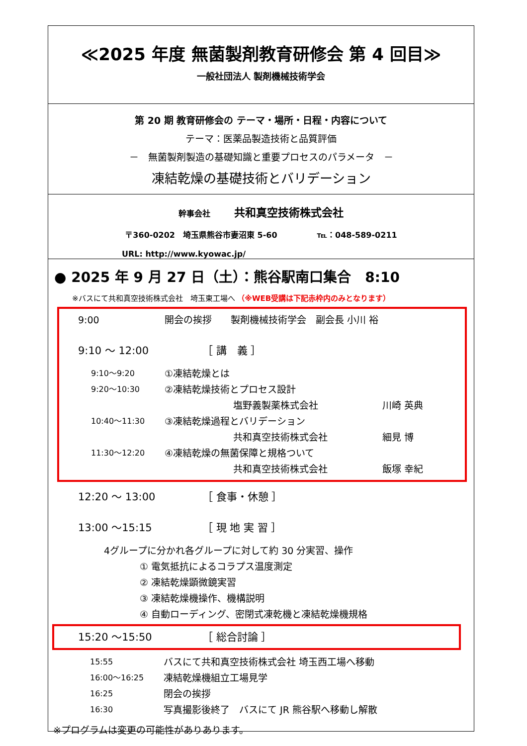≪2025 年度 無菌製剤教育研修会 第 4 回目≫
一般社団法人 製剤機械技術学会
第 20 期 教育研修会の テーマ・場所・日程・内容について
テーマ：医薬品製造技術と品質評価
－　無菌製剤製造の基礎知識と重要プロセスのパラメータ　－
凍結乾燥の基礎技術とバリデーション
幹事会社　　　共和真空技術株式会社
〒360-0202　埼玉県熊谷市妻沼東 5-60　　　　　℡：048-589-0211
URL: http://www.kyowac.jp/
● 2025 年 9 月 27 日（土）：熊谷駅南口集合　8:10
※バスにて共和真空技術株式会社　埼玉東工場へ （※WEB受講は下記赤枠内のみとなります）
9:00 開会の挨拶　　製剤機械技術学会　副会長 小川 裕
9:10 ～ 12:00 ［ 講　義 ］
9:10～9:20 ①凍結乾燥とは
9:20～10:30 ②凍結乾燥技術とプロセス設計
塩野義製薬株式会社 川崎 英典
10:40～11:30 ③凍結乾燥過程とバリデーション
共和真空技術株式会社 細見 博
11:30～12:20 ④凍結乾燥の無菌保障と規格ついて
共和真空技術株式会社 飯塚 幸紀
12:20 ～ 13:00 ［ 食事・休憩 ］
13:00 ～15:15 ［ 現 地 実 習 ］
4グループに分かれ各グループに対して約 30 分実習、操作
① 電気抵抗によるコラプス温度測定
② 凍結乾燥顕微鏡実習
③ 凍結乾燥機操作、機構説明
④ 自動ローディング、密閉式凍乾機と凍結乾燥機規格
15:20 ～15:50 ［ 総合討論 ］
15:55 バスにて共和真空技術株式会社 埼玉西工場へ移動
16:00～16:25 凍結乾燥機組立工場見学
16:25 閉会の挨拶
16:30 写真撮影後終了　バスにて JR 熊谷駅へ移動し解散
※プログラムは変更の可能性がありあります。